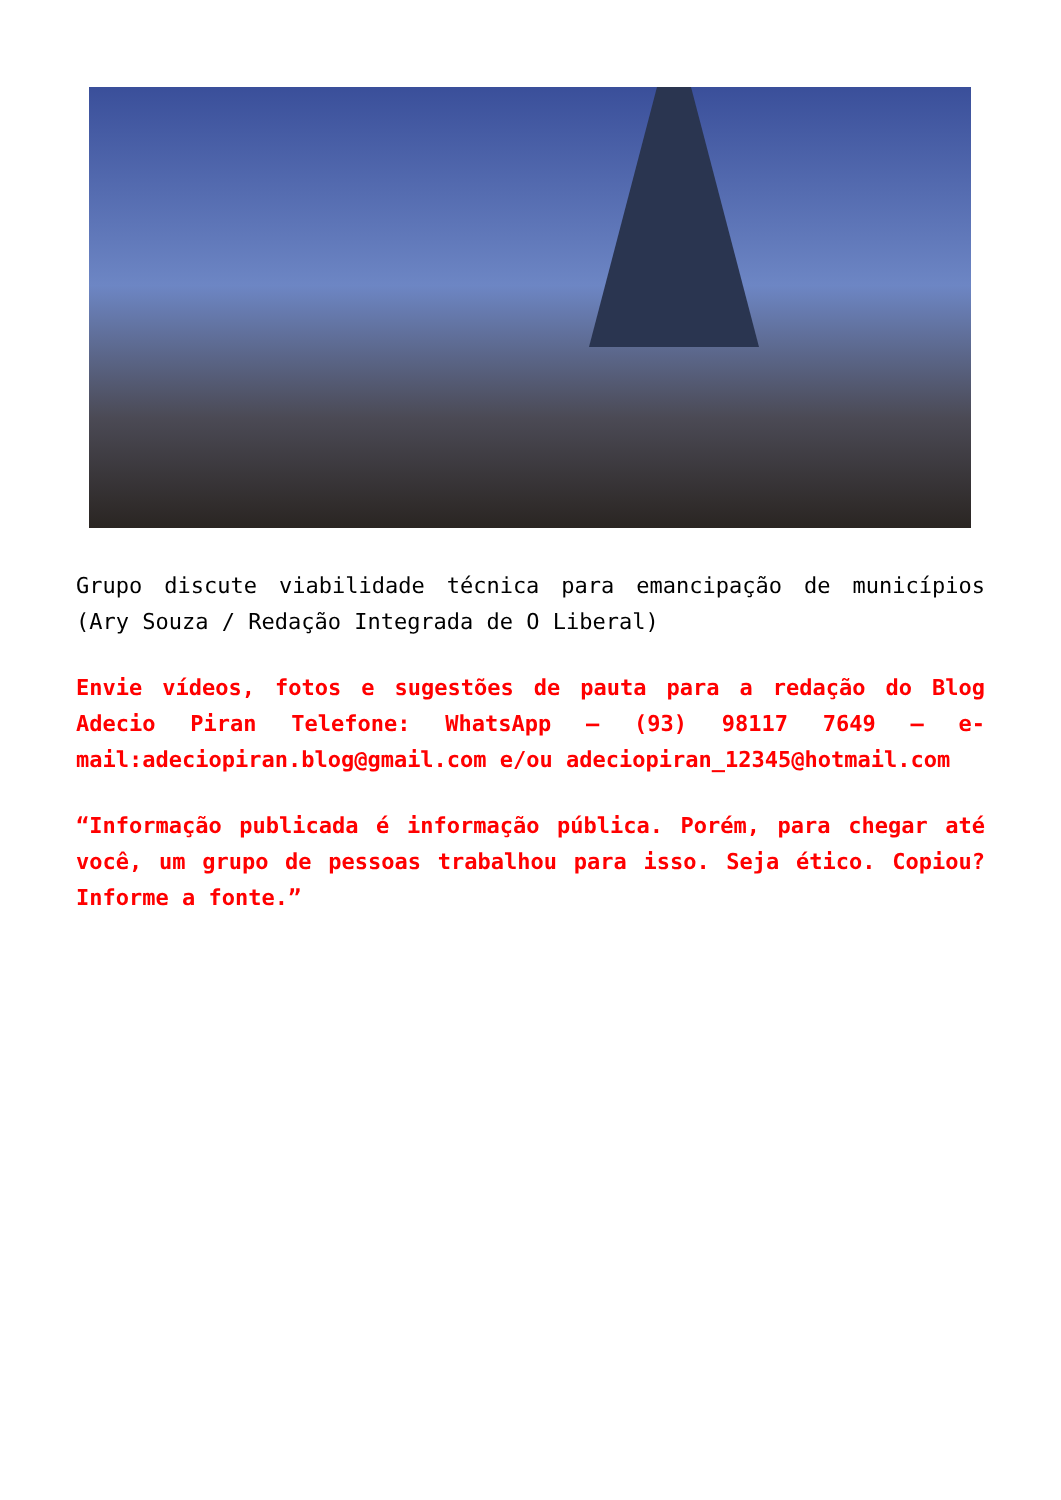Grupo discute viabilidade técnica para emancipação de municípios (Ary Souza / Redação Integrada de O Liberal)
Envie vídeos, fotos e sugestões de pauta para a redação do Blog Adecio Piran Telefone: WhatsApp – (93) 98117 7649 – e-mail:adeciopiran.blog@gmail.com e/ou adeciopiran_12345@hotmail.com
“Informação publicada é informação pública. Porém, para chegar até você, um grupo de pessoas trabalhou para isso. Seja ético. Copiou? Informe a fonte.”